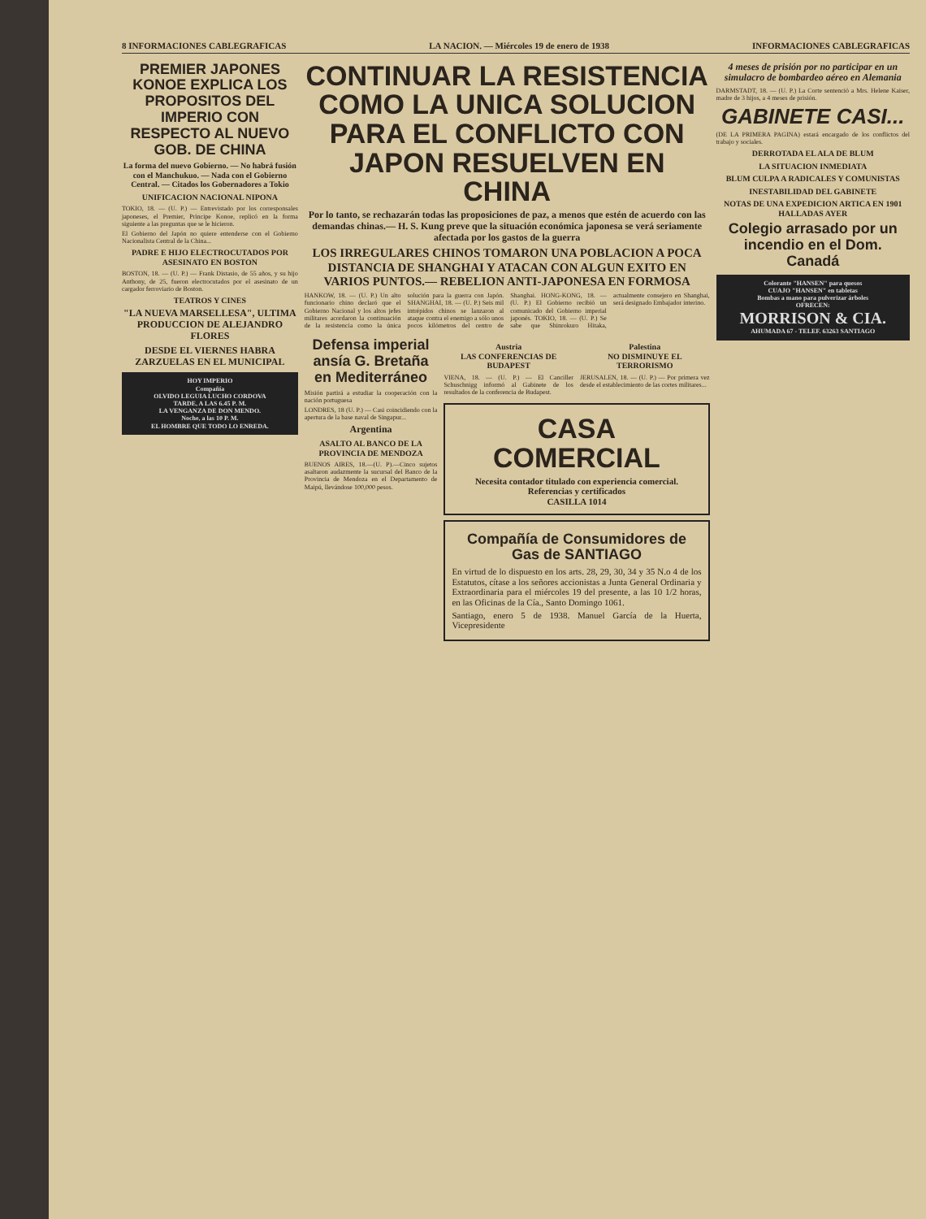8 INFORMACIONES CABLEGRAFICAS LA NACION. — Miércoles 19 de enero de 1938 INFORMACIONES CABLEGRAFICAS
PREMIER JAPONES KONOE EXPLICA LOS PROPOSITOS DEL IMPERIO CON RESPECTO AL NUEVO GOB. DE CHINA
La forma del nuevo Gobierno. — No habrá fusión con el Manchukuo. — Nada con el Gobierno Central. — Citados los Gobernadores a Tokio
UNIFICACION NACIONAL NIPONA
TOKIO, 18. — (U. P.) — Entrevistado por los corresponsales japoneses, el Premier, Príncipe Konoe, replicó en la forma siguiente a las preguntas que se le hicieron.
El Gobierno del Japón no quiere entenderse con el Gobierno Nacionalista Central de la China...
PADRE E HIJO ELECTROCUTADOS POR ASESINATO EN BOSTON
BOSTON, 18. — (U. P.) — Frank Distasio, de 55 años, y su hijo Anthony, de 25, fueron electrocutados por el asesinato de un cargador ferroviario de Boston.
TEATROS Y CINES
"LA NUEVA MARSELLESA", ULTIMA PRODUCCION DE ALEJANDRO FLORES
DESDE EL VIERNES HABRA ZARZUELAS EN EL MUNICIPAL
HOY IMPERIO
Compañía
OLVIDO LEGUIA LUCHO CORDOVA
TARDE, A LAS 6.45 P. M.
LA VENGANZA DE DON MENDO.
Noche, a las 10 P. M.
EL HOMBRE QUE TODO LO ENREDA.
CONTINUAR LA RESISTENCIA COMO LA UNICA SOLUCION PARA EL CONFLICTO CON JAPON RESUELVEN EN CHINA
Por lo tanto, se rechazarán todas las proposiciones de paz, a menos que estén de acuerdo con las demandas chinas.— H. S. Kung preve que la situación económica japonesa se verá seriamente afectada por los gastos de la guerra
LOS IRREGULARES CHINOS TOMARON UNA POBLACION A POCA DISTANCIA DE SHANGHAI Y ATACAN CON ALGUN EXITO EN VARIOS PUNTOS.— REBELION ANTI-JAPONESA EN FORMOSA
HANKOW, 18. — (U. P.) Un alto funcionario chino declaró que el Gobierno Nacional y los altos jefes militares acordaron la continuación de la resistencia como la única solución para la guerra con Japón. SHANGHAI, 18. — (U. P.) Seis mil intrépidos chinos se lanzaron al ataque contra el enemigo a sólo unos pocos kilómetros del centro de Shanghai. HONG-KONG, 18. — (U. P.) El Gobierno recibió un comunicado del Gobierno imperial japonés. TOKIO, 18. — (U. P.) Se sabe que Shinrokuro Hitaka, actualmente consejero en Shanghai, será designado Embajador interino.
Defensa imperial ansía G. Bretaña en Mediterráneo
Misión partirá a estudiar la cooperación con la nación portuguesa
LONDRES, 18 (U. P.) — Casi coincidiendo con la apertura de la base naval de Singapur...
Argentina
ASALTO AL BANCO DE LA PROVINCIA DE MENDOZA
BUENOS AIRES, 18.—(U. P).—Cinco sujetos asaltaron audazmente la sucursal del Banco de la Provincia de Mendoza en el Departamento de Maipú, llevándose 100,000 pesos.
Austria
LAS CONFERENCIAS DE BUDAPEST
VIENA, 18. — (U. P.) — El Canciller Schuschnigg informó al Gabinete de los resultados de la conferencia de Budapest.
Palestina
NO DISMINUYE EL TERRORISMO
JERUSALEN, 18. — (U. P.) — Por primera vez desde el establecimiento de las cortes militares...
CASA COMERCIAL
Necesita contador titulado con experiencia comercial.
Referencias y certificados
CASILLA 1014
Compañía de Consumidores de Gas de SANTIAGO
En virtud de lo dispuesto en los arts. 28, 29, 30, 34 y 35 N.o 4 de los Estatutos, cítase a los señores accionistas a Junta General Ordinaria y Extraordinaria para el miércoles 19 del presente, a las 10 1/2 horas, en las Oficinas de la Cía., Santo Domingo 1061.
Santiago, enero 5 de 1938. Manuel García de la Huerta, Vicepresidente
4 meses de prisión por no participar en un simulacro de bombardeo aéreo en Alemania
DARMSTADT, 18. — (U. P.) La Corte sentenció a Mrs. Helene Kaiser, madre de 3 hijos, a 4 meses de prisión.
GABINETE CASI...
(DE LA PRIMERA PAGINA) estará encargado de los conflictos del trabajo y sociales.
DERROTADA EL ALA DE BLUM
LA SITUACION INMEDIATA
BLUM CULPA A RADICALES Y COMUNISTAS
INESTABILIDAD DEL GABINETE
NOTAS DE UNA EXPEDICION ARTICA EN 1901 HALLADAS AYER
Colegio arrasado por un incendio en el Dom. Canadá
Colorante "HANSEN" para quesos
CUAJO "HANSEN" en tabletas
Bombas a mano para pulverizar árboles
OFRECEN:
MORRISON & CIA.
AHUMADA 67 - TELEF. 63263 SANTIAGO